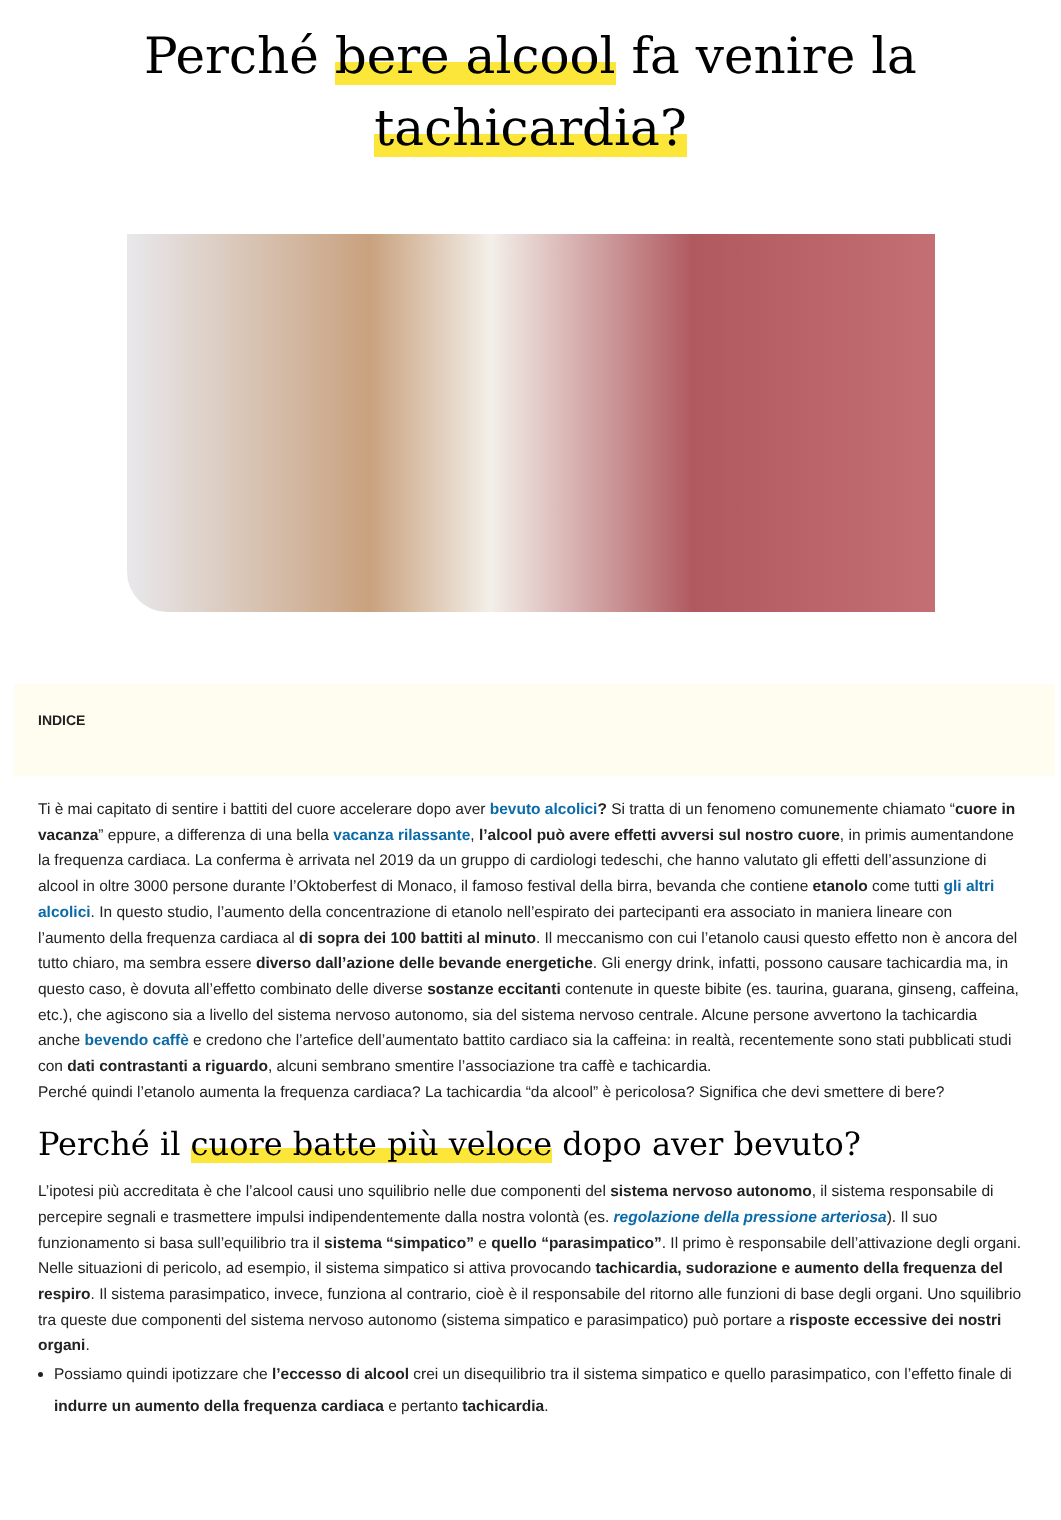Perché bere alcool fa venire la tachicardia?
INDICE
Ti è mai capitato di sentire i battiti del cuore accelerare dopo aver bevuto alcolici? Si tratta di un fenomeno comunemente chiamato “cuore in vacanza” eppure, a differenza di una bella vacanza rilassante, l’alcool può avere effetti avversi sul nostro cuore, in primis aumentandone la frequenza cardiaca. La conferma è arrivata nel 2019 da un gruppo di cardiologi tedeschi, che hanno valutato gli effetti dell’assunzione di alcool in oltre 3000 persone durante l’Oktoberfest di Monaco, il famoso festival della birra, bevanda che contiene etanolo come tutti gli altri alcolici. In questo studio, l’aumento della concentrazione di etanolo nell’espirato dei partecipanti era associato in maniera lineare con l’aumento della frequenza cardiaca al di sopra dei 100 battiti al minuto. Il meccanismo con cui l’etanolo causi questo effetto non è ancora del tutto chiaro, ma sembra essere diverso dall’azione delle bevande energetiche. Gli energy drink, infatti, possono causare tachicardia ma, in questo caso, è dovuta all’effetto combinato delle diverse sostanze eccitanti contenute in queste bibite (es. taurina, guarana, ginseng, caffeina, etc.), che agiscono sia a livello del sistema nervoso autonomo, sia del sistema nervoso centrale. Alcune persone avvertono la tachicardia anche bevendo caffè e credono che l’artefice dell’aumentato battito cardiaco sia la caffeina: in realtà, recentemente sono stati pubblicati studi con dati contrastanti a riguardo, alcuni sembrano smentire l’associazione tra caffè e tachicardia.
Perché quindi l’etanolo aumenta la frequenza cardiaca? La tachicardia “da alcool” è pericolosa? Significa che devi smettere di bere?
Perché il cuore batte più veloce dopo aver bevuto?
L’ipotesi più accreditata è che l’alcool causi uno squilibrio nelle due componenti del sistema nervoso autonomo, il sistema responsabile di percepire segnali e trasmettere impulsi indipendentemente dalla nostra volontà (es. regolazione della pressione arteriosa). Il suo funzionamento si basa sull’equilibrio tra il sistema “simpatico” e quello “parasimpatico”. Il primo è responsabile dell’attivazione degli organi. Nelle situazioni di pericolo, ad esempio, il sistema simpatico si attiva provocando tachicardia, sudorazione e aumento della frequenza del respiro. Il sistema parasimpatico, invece, funziona al contrario, cioè è il responsabile del ritorno alle funzioni di base degli organi. Uno squilibrio tra queste due componenti del sistema nervoso autonomo (sistema simpatico e parasimpatico) può portare a risposte eccessive dei nostri organi.
Possiamo quindi ipotizzare che l’eccesso di alcool crei un disequilibrio tra il sistema simpatico e quello parasimpatico, con l’effetto finale di indurre un aumento della frequenza cardiaca e pertanto tachicardia.